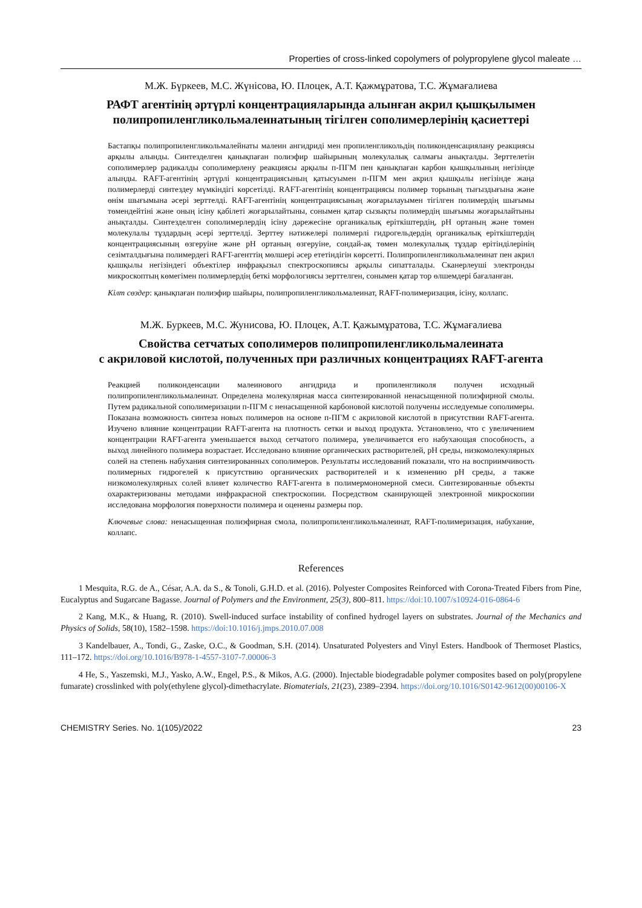Properties of cross-linked copolymers of polypropylene glycol maleate …
М.Ж. Бүркеев, М.С. Жүнісова, Ю. Плоцек, А.Т. Қажмұратова, Т.С. Жұмағалиева
РАФТ агентінің әртүрлі концентрацияларында алынған акрил қышқылымен полипропиленгликольмалеинатының тігілген сополимерлерінің қасиеттері
Бастапқы полипропиленгликольмалейнаты малеин ангидриді мен пропиленгликольдің поликонденсациялану реакциясы арқылы алынды. Синтезделген қанықпаған полиэфир шайырының молекулалық салмағы анықталды. Зерттелетін сополимерлер радикалды сополимерлену реакциясы арқылы п-ПГМ пен қанықпаған карбон қышқылының негізінде алынды. RAFT-агентінің әртүрлі концентрациясының қатысуымен п-ПГМ мен акрил қышқылы негізінде жаңа полимерлерді синтездеу мүмкіндігі көрсетілді. RAFT-агентінің концентрациясы полимер торының тығыздығына және өнім шығымына әсері зерттелді. RAFT-агентінің концентрациясының жоғарылауымен тігілген полимердің шығымы төмендейтіні және оның ісіну қабілеті жоғарылайтыны, сонымен қатар сызықты полимердің шығымы жоғарылайтыны анықталды. Синтезделген сополимерлердің ісіну дәрежесіне органикалық еріткіштердің, pH ортаның және төмен молекулалы тұздардың әсері зерттелді. Зерттеу нәтижелері полимерлі гидрогельдердің органикалық еріткіштердің концентрациясының өзгеруіне және pH ортаның өзгеруіне, сондай-ақ төмен молекулалық тұздар ерітінділерінің сезімталдығына полимердегі RAFT-агенттің мөлшері әсер ететіндігін көрсетті. Полипропиленгликольмалеинат пен акрил қышқылы негізіндегі объектілер инфрақызыл спектроскопиясы арқылы сипатталады. Сканерлеуші электронды микроскоптың көмегімен полимерлердің беткі морфологиясы зерттелген, сонымен қатар тор өлшемдері бағаланған.
Кілт сөздер: қанықпаған полиэфир шайыры, полипропиленгликольмалеинат, RAFT-полимеризация, ісіну, коллапс.
М.Ж. Буркеев, М.С. Жунисова, Ю. Плоцек, А.Т. Қажымұратова, Т.С. Жұмағалиева
Свойства сетчатых сополимеров полипропиленгликольмалеината
с акриловой кислотой, полученных при различных концентрациях RAFT-агента
Реакцией поликонденсации малеинового ангидрида и пропиленгликоля получен исходный полипропиленгликольмалеинат. Определена молекулярная масса синтезированной ненасыщенной полиэфирной смолы. Путем радикальной сополимеризации п-ПГМ с ненасыщенной карбоновой кислотой получены исследуемые сополимеры. Показана возможность синтеза новых полимеров на основе п-ПГМ с акриловой кислотой в присутствии RAFT-агента. Изучено влияние концентрации RAFT-агента на плотность сетки и выход продукта. Установлено, что с увеличением концентрации RAFT-агента уменьшается выход сетчатого полимера, увеличивается его набухающая способность, а выход линейного полимера возрастает. Исследовано влияние органических растворителей, pH среды, низкомолекулярных солей на степень набухания синтезированных сополимеров. Результаты исследований показали, что на восприимчивость полимерных гидрогелей к присутствию органических растворителей и к изменению pH среды, а также низкомолекулярных солей влияет количество RAFT-агента в полимермономерной смеси. Синтезированные объекты охарактеризованы методами инфракрасной спектроскопии. Посредством сканирующей электронной микроскопии исследована морфология поверхности полимера и оценены размеры пор.
Ключевые слова: ненасыщенная полиэфирная смола, полипропиленгликольмалеинат, RAFT-полимеризация, набухание, коллапс.
References
1 Mesquita, R.G. de A., César, A.A. da S., & Tonoli, G.H.D. et al. (2016). Polyester Composites Reinforced with Corona-Treated Fibers from Pine, Eucalyptus and Sugarcane Bagasse. Journal of Polymers and the Environment, 25(3), 800–811. https://doi:10.1007/s10924-016-0864-6
2 Kang, M.K., & Huang, R. (2010). Swell-induced surface instability of confined hydrogel layers on substrates. Journal of the Mechanics and Physics of Solids, 58(10), 1582–1598. https://doi:10.1016/j.jmps.2010.07.008
3 Kandelbauer, A., Tondi, G., Zaske, O.C., & Goodman, S.H. (2014). Unsaturated Polyesters and Vinyl Esters. Handbook of Thermoset Plastics, 111–172. https://doi.org/10.1016/B978-1-4557-3107-7.00006-3
4 He, S., Yaszemski, M.J., Yasko, A.W., Engel, P.S., & Mikos, A.G. (2000). Injectable biodegradable polymer composites based on poly(propylene fumarate) crosslinked with poly(ethylene glycol)-dimethacrylate. Biomaterials, 21(23), 2389–2394. https://doi.org/10.1016/S0142-9612(00)00106-X
CHEMISTRY Series. No. 1(105)/2022 23